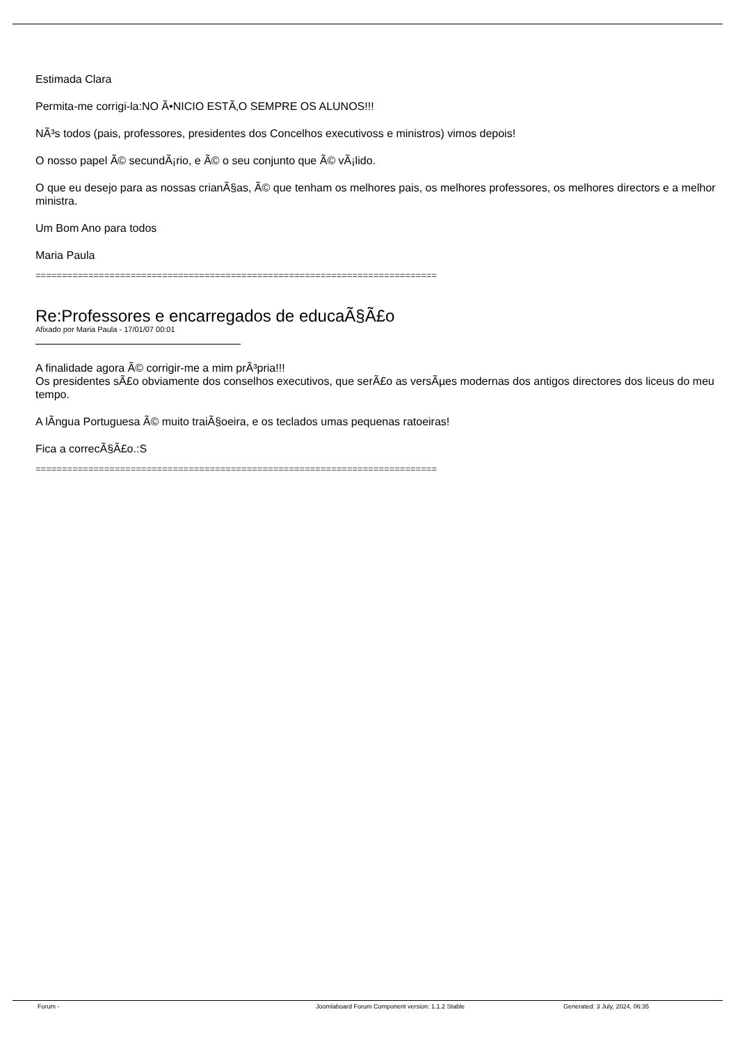Estimada Clara
Permita-me corrigi-la:NO Ã•NICIO ESTÃ‚O SEMPRE OS ALUNOS!!!
NÃ³s todos (pais, professores, presidentes dos Concelhos executivoss e ministros) vimos depois!
O nosso papel Ã© secundÃ¡rio, e Ã© o seu conjunto que Ã© vÃ¡lido.
O que eu desejo para as nossas crianÃ§as, Ã© que tenham os melhores pais, os melhores professores, os melhores directors e a melhor ministra.
Um Bom Ano para todos
Maria Paula
============================================================================
Re:Professores e encarregados de educaÃ§Ã£o
Afixado por Maria Paula - 17/01/07 00:01
A finalidade agora Ã© corrigir-me a mim prÃ³pria!!!
Os presidentes sÃ£o obviamente dos conselhos executivos, que serÃ£o as versÃµes modernas dos antigos directores dos liceus do meu tempo.
A lÃ­ngua Portuguesa Ã© muito traiÃ§oeira, e os teclados umas pequenas ratoeiras!
Fica a correcÃ§Ã£o.:S
============================================================================
Forum - Joomlaboard Forum Component version: 1.1.2 Stable Generated: 3 July, 2024, 06:35